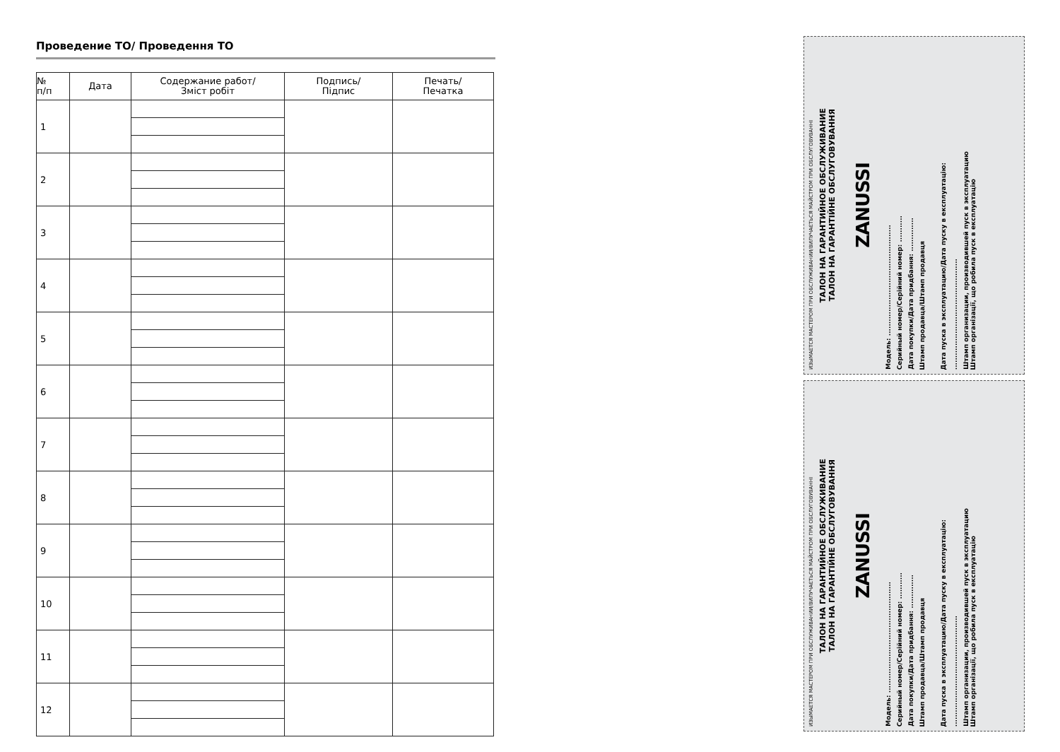Проведение ТО/ Проведення ТО
| № п/п | Дата | Содержание работ/ Зміст робіт | Подпись/ Підпис | Печать/ Печатка |
| --- | --- | --- | --- | --- |
| 1 | | | | |
| 2 | | | | |
| 3 | | | | |
| 4 | | | | |
| 5 | | | | |
| 6 | | | | |
| 7 | | | | |
| 8 | | | | |
| 9 | | | | |
| 10 | | | | |
| 11 | | | | |
| 12 | | | | |
ИЗЫМАЕТСЯ МАСТЕРОМ ПРИ ОБСЛУЖИВАНИИ/ВИЛУЧАЄТЬСЯ МАЙСТРОМ ПРИ ОБСЛУГОВУВАННІ
ТАЛОН НА ГАРАНТИЙНОЕ ОБСЛУЖИВАНИЕ
ТАЛОН НА ГАРАНТІЙНЕ ОБСЛУГОВУВАННЯ
ZANUSSI
Модель: ..............................................
Серийный номер/Серійний номер: ...........
Дата покупки/Дата придбання: ..............
Штамп продавца/Штамп продавця
Дата пуска в эксплуатацию/Дата пуску в експлуатацію:
..............................................
Штамп организации, производившей пуск в эксплуатацию
Штамп організації, що робила пуск в експлуатацію
ИЗЫМАЕТСЯ МАСТЕРОМ ПРИ ОБСЛУЖИВАНИИ/ВИЛУЧАЄТЬСЯ МАЙСТРОМ ПРИ ОБСЛУГОВУВАННІ
ТАЛОН НА ГАРАНТИЙНОЕ ОБСЛУЖИВАНИЕ
ТАЛОН НА ГАРАНТІЙНЕ ОБСЛУГОВУВАННЯ
ZANUSSI
Модель: ..............................................
Серийный номер/Серійний номер: ...........
Дата покупки/Дата придбання: ..............
Штамп продавца/Штамп продавця
Дата пуска в эксплуатацию/Дата пуску в експлуатацію:
..............................................
Штамп организации, производившей пуск в эксплуатацию
Штамп організації, що робила пуск в експлуатацію